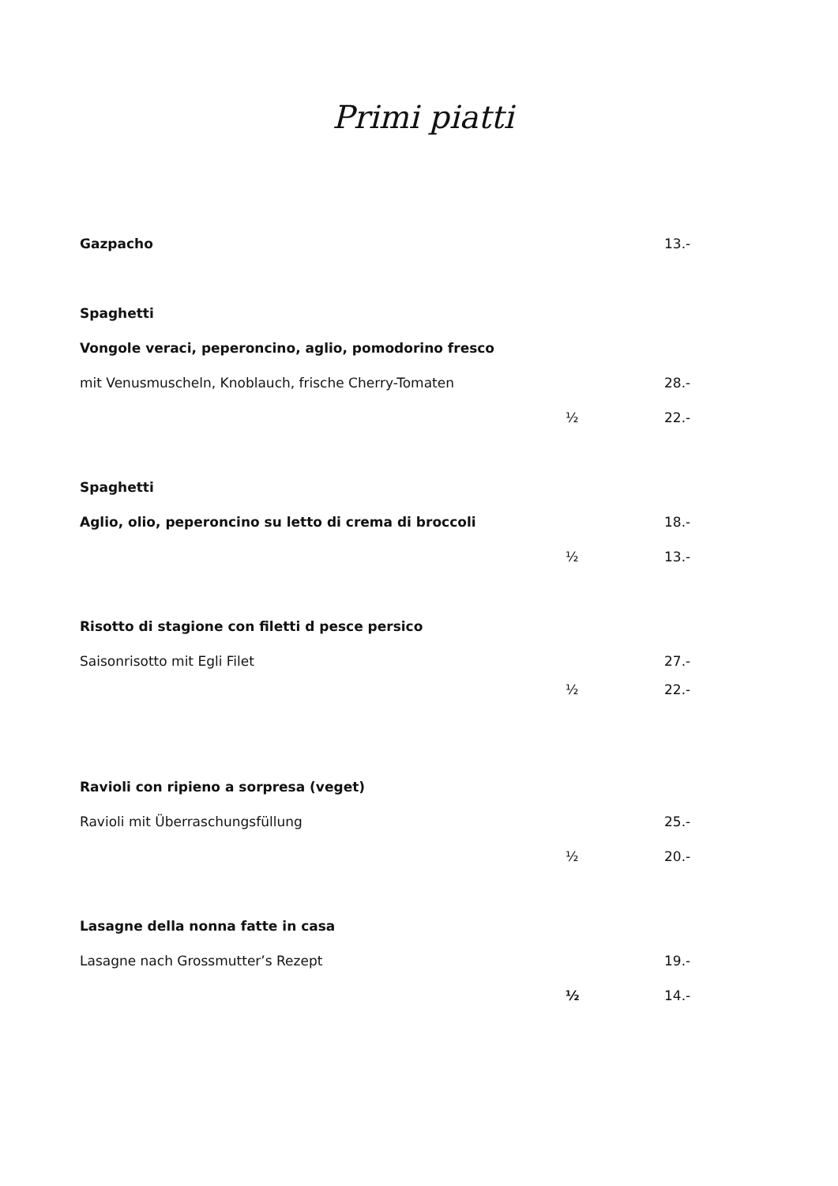Primi piatti
Gazpacho 13.-
Spaghetti
Vongole veraci, peperoncino, aglio, pomodorino fresco
mit Venusmuscheln, Knoblauch, frische Cherry-Tomaten 28.-
½ 22.-
Spaghetti
Aglio, olio, peperoncino su letto di crema di broccoli 18.-
½ 13.-
Risotto di stagione con filetti d pesce persico
Saisonrisotto mit Egli Filet 27.-
½ 22.-
Ravioli con ripieno a sorpresa (veget)
Ravioli mit Überraschungsfüllung 25.-
½ 20.-
Lasagne della nonna fatte in casa
Lasagne nach Grossmutter’s Rezept 19.-
½ 14.-